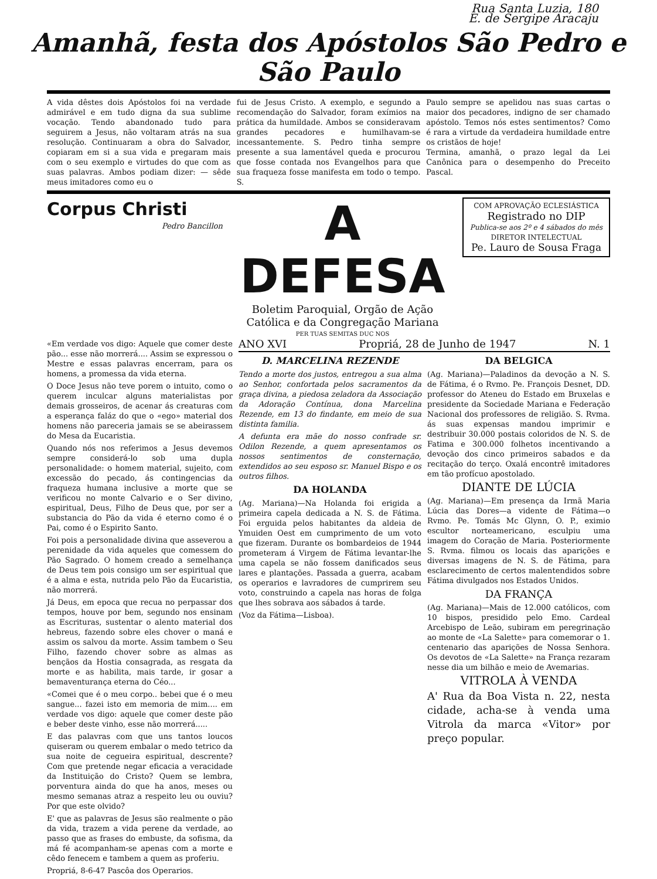Rua Santa Luzia, 180
E. de Sergipe Aracaju
Amanhã, festa dos Apóstolos São Pedro e
São Paulo
A vida dêstes dois Apóstolos foi na verdade admirável e em tudo digna da sua sublime vocação. Tendo abandonado tudo para seguirem a Jesus, não voltaram atrás na sua resolução. Continuaram a obra do Salvador, copiaram em si a sua vida e pregaram mais com o seu exemplo e virtudes do que com as suas palavras. Ambos podiam dizer: — sêde meus imitadores como eu o
fui de Jesus Cristo. A exemplo, e segundo a recomendação do Salvador, foram exímios na prática da humildade. Ambos se consideravam grandes pecadores e humilhavam-se incessantemente. S. Pedro tinha sempre presente a sua lamentável queda e procurou que fosse contada nos Evangelhos para que sua fraqueza fosse manifesta em todo o tempo. S.
Paulo sempre se apelidou nas suas cartas o maior dos pecadores, indigno de ser chamado apóstolo. Temos nós estes sentimentos? Como é rara a virtude da verdadeira humildade entre os cristãos de hoje!
Termina, amanhã, o prazo legal da Lei Canônica para o desempenho do Preceito Pascal.
Corpus Christi
Pedro Bancillon
A DEFESA
Boletim Paroquial, Orgão de Ação Católica e da Congregação Mariana
PER TUAS SEMITAS DUC NOS
COM APROVAÇÃO ECLESIÁSTICA
Registrado no DIP
Publica-se aos 2º e 4 sábados do mês
DIRETOR INTELECTUAL
Pe. Lauro de Sousa Fraga
«Em verdade vos digo: Aquele que comer deste pão... esse não morrerá.... Assim se expressou o Mestre e essas palavras encerram, para os homens, a promessa da vida eterna.
O Doce Jesus não teve porem o intuito, como o querem inculcar alguns materialistas por demais grosseiros, de acenar ás creaturas com a esperança faláz do que o «ego» material dos homens não pareceria jamais se se abeirassem do Mesa da Eucaristia.
Quando nós nos referimos a Jesus devemos sempre considerá-lo sob uma dupla personalidade: o homem material, sujeito, com excessão do pecado, ás contingencias da fraqueza humana inclusive a morte que se verificou no monte Calvario e o Ser divino, espiritual, Deus, Filho de Deus que, por ser a substancia do Pão da vida é eterno como é o Pai, como é o Espirito Santo.
Foi pois a personalidade divina que asseverou a perenidade da vida aqueles que comessem do Pão Sagrado. O homem creado a semelhança de Deus tem pois consigo um ser espiritual que é a alma e esta, nutrida pelo Pão da Eucaristia, não morrerá.
Já Deus, em epoca que recua no perpassar dos tempos, houve por bem, segundo nos ensinam as Escrituras, sustentar o alento material dos hebreus, fazendo sobre eles chover o maná e assim os salvou da morte. Assim tambem o Seu Filho, fazendo chover sobre as almas as bençãos da Hostia consagrada, as resgata da morte e as habilita, mais tarde, ir gosar a bemaventurança eterna do Céo...
«Comei que é o meu corpo.. bebei que é o meu sangue... fazei isto em memoria de mim.... em verdade vos digo: aquele que comer deste pão e beber deste vinho, esse não morrerá.....
E das palavras com que uns tantos loucos quiseram ou querem embalar o medo tetrico da sua noite de cegueira espiritual, descrente? Com que pretende negar eficacia a veracidade da Instituição do Cristo? Quem se lembra, porventura ainda do que ha anos, meses ou mesmo semanas atraz a respeito leu ou ouviu? Por que este olvido?
E' que as palavras de Jesus são realmente o pão da vida, trazem a vida perene da verdade, ao passo que as frases do embuste, da sofisma, da má fé acompanham-se apenas com a morte e cêdo fenecem e tambem a quem as proferiu.
Propriá, 8-6-47 Pascôa dos Operarios.
ANO XVI Propriá, 28 de Junho de 1947 N. 1
D. MARCELINA REZENDE
Tendo a morte dos justos, entregou a sua alma ao Senhor, confortada pelos sacramentos da graça divina, a piedosa zeladora da Associação da Adoração Contínua, dona Marcelina Rezende, em 13 do findante, em meio de sua distinta familia.
A defunta era mãe do nosso confrade sr. Odilon Rezende, a quem apresentamos os nossos sentimentos de consternação, extendidos ao seu esposo sr. Manuel Bispo e os outros filhos.
DA HOLANDA
(Ag. Mariana)—Na Holanda foi erigida a primeira capela dedicada a N. S. de Fátima. Foi erguida pelos habitantes da aldeia de Ymuiden Oest em cumprimento de um voto que fizeram. Durante os bombardeios de 1944 prometeram á Virgem de Fátima levantar-lhe uma capela se não fossem danificados seus lares e plantações. Passada a guerra, acabam os operarios e lavradores de cumprirem seu voto, construindo a capela nas horas de folga que lhes sobrava aos sábados á tarde.
(Voz da Fátima—Lisboa).
DA BELGICA
(Ag. Mariana)—Paladinos da devoção a N. S. de Fátima, é o Rvmo. Pe. François Desnet, DD. professor do Ateneu do Estado em Bruxelas e presidente da Sociedade Mariana e Federação Nacional dos professores de religião. S. Rvma. ás suas expensas mandou imprimir e destribuir 30.000 postais coloridos de N. S. de Fatima e 300.000 folhetos incentivando a devoção dos cinco primeiros sabados e da recitação do terço. Oxalá encontrê imitadores em tão profícuo apostolado.
DIANTE DE LÚCIA
(Ag. Mariana)—Em presença da Irmã Maria Lúcia das Dores—a vidente de Fátima—o Rvmo. Pe. Tomás Mc Glynn, O. P., eximio escultor norteamericano, esculpiu uma imagem do Coração de Maria. Posteriormente S. Rvma. filmou os locais das aparições e diversas imagens de N. S. de Fátima, para esclarecimento de certos malentendidos sobre Fátima divulgados nos Estados Unidos.
DA FRANÇA
(Ag. Mariana)—Mais de 12.000 católicos, com 10 bispos, presidido pelo Emo. Cardeal Arcebispo de Leão, subiram em peregrinação ao monte de «La Salette» para comemorar o 1. centenario das aparições de Nossa Senhora. Os devotos de «La Salette» na França rezaram nesse dia um bilhão e meio de Avemarias.
VITROLA À VENDA
A' Rua da Boa Vista n. 22, nesta cidade, acha-se à venda uma Vitrola da marca «Vitor» por preço popular.